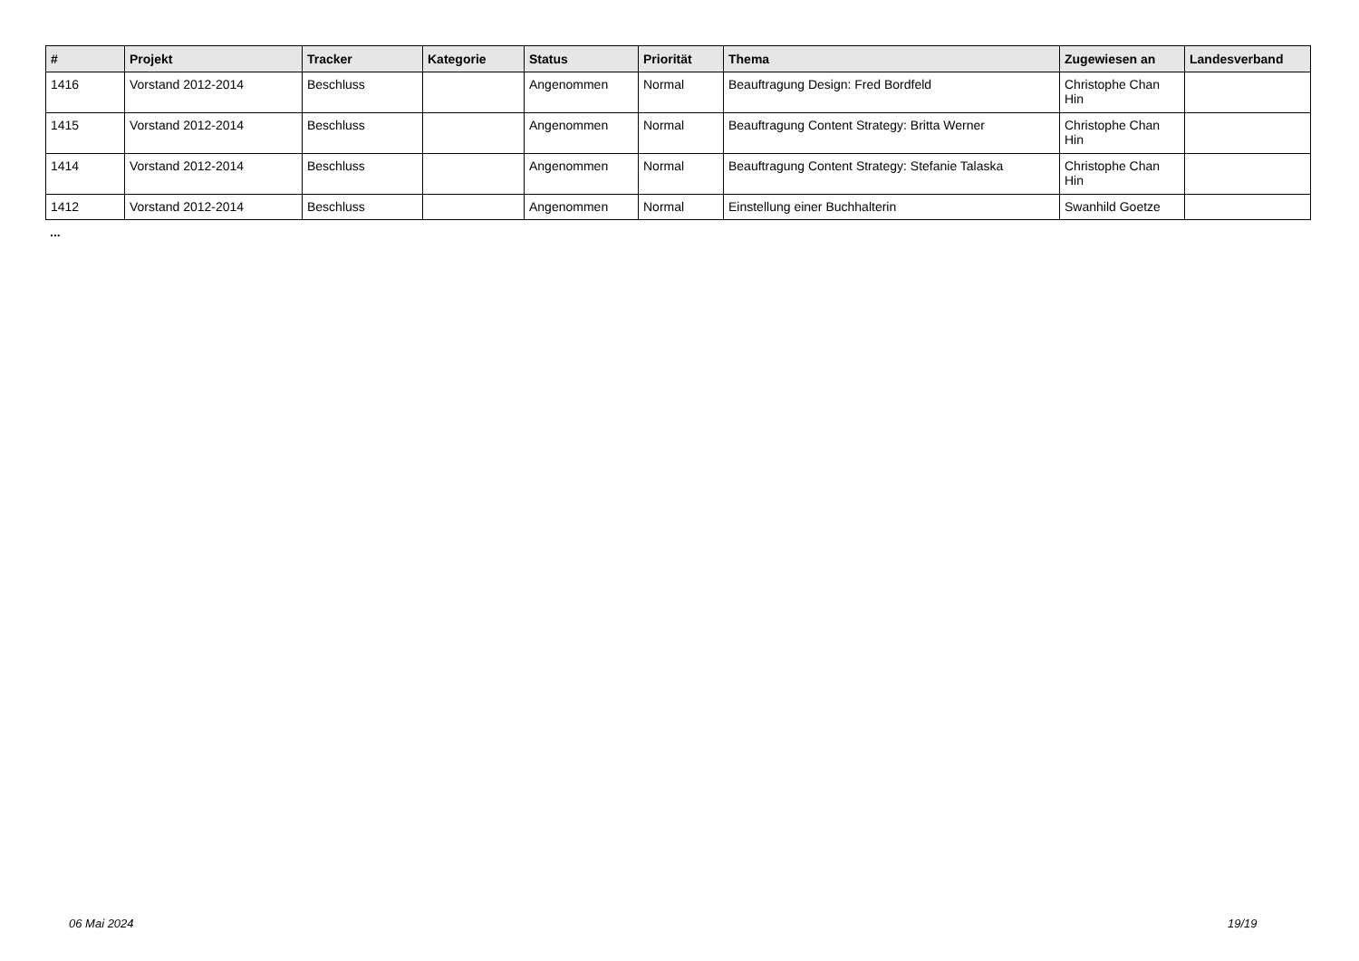| # | Projekt | Tracker | Kategorie | Status | Priorität | Thema | Zugewiesen an | Landesverband |
| --- | --- | --- | --- | --- | --- | --- | --- | --- |
| 1416 | Vorstand 2012-2014 | Beschluss | | Angenommen | Normal | Beauftragung Design: Fred Bordfeld | Christophe Chan Hin | |
| 1415 | Vorstand 2012-2014 | Beschluss | | Angenommen | Normal | Beauftragung Content Strategy: Britta Werner | Christophe Chan Hin | |
| 1414 | Vorstand 2012-2014 | Beschluss | | Angenommen | Normal | Beauftragung Content Strategy: Stefanie Talaska | Christophe Chan Hin | |
| 1412 | Vorstand 2012-2014 | Beschluss | | Angenommen | Normal | Einstellung einer Buchhalterin | Swanhild Goetze | |
...
06 Mai 2024 19/19